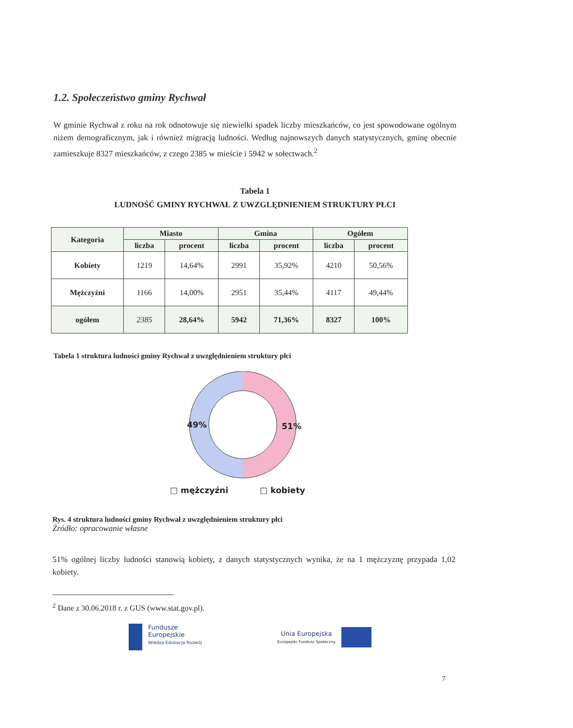1.2. Społeczeństwo gminy Rychwał
W gminie Rychwał z roku na rok odnotowuje się niewielki spadek liczby mieszkańców, co jest spowodowane ogólnym niżem demograficznym, jak i również migracją ludności. Według najnowszych danych statystycznych, gminę obecnie zamieszkuje 8327 mieszkańców, z czego 2385 w mieście i 5942 w sołectwach.<sup>2</sup>
Tabela 1
LUDNOŚĆ GMINY RYCHWAŁ Z UWZGLĘDNIENIEM STRUKTURY PŁCI
| Kategoria | Miasto | | Gmina | | Ogółem | |
| --- | --- | --- | --- | --- | --- | --- |
| | liczba | procent | liczba | procent | liczba | procent |
| Kobiety | 1219 | 14,64% | 2991 | 35,92% | 4210 | 50,56% |
| Mężczyźni | 1166 | 14,00% | 2951 | 35,44% | 4117 | 49,44% |
| ogółem | 2385 | 28,64% | 5942 | 71,36% | 8327 | 100% |
Tabela 1 struktura ludności gminy Rychwał z uwzględnieniem struktury płci
49% 51%
□ mężczyźni □ kobiety
Rys. 4 struktura ludności gminy Rychwał z uwzględnieniem struktury płci
Źródło: opracowanie własne
51% ogólnej liczby ludności stanowią kobiety, z danych statystycznych wynika, że na 1 mężczyznę przypada 1,02 kobiety.
<sup>2</sup> Dane z 30.06.2018 r. z GUS (www.stat.gov.pl).
Fundusze
Europejskie
Wiedza Edukacja Rozwój
Unia Europejska
Europejski Fundusz Społeczny
7